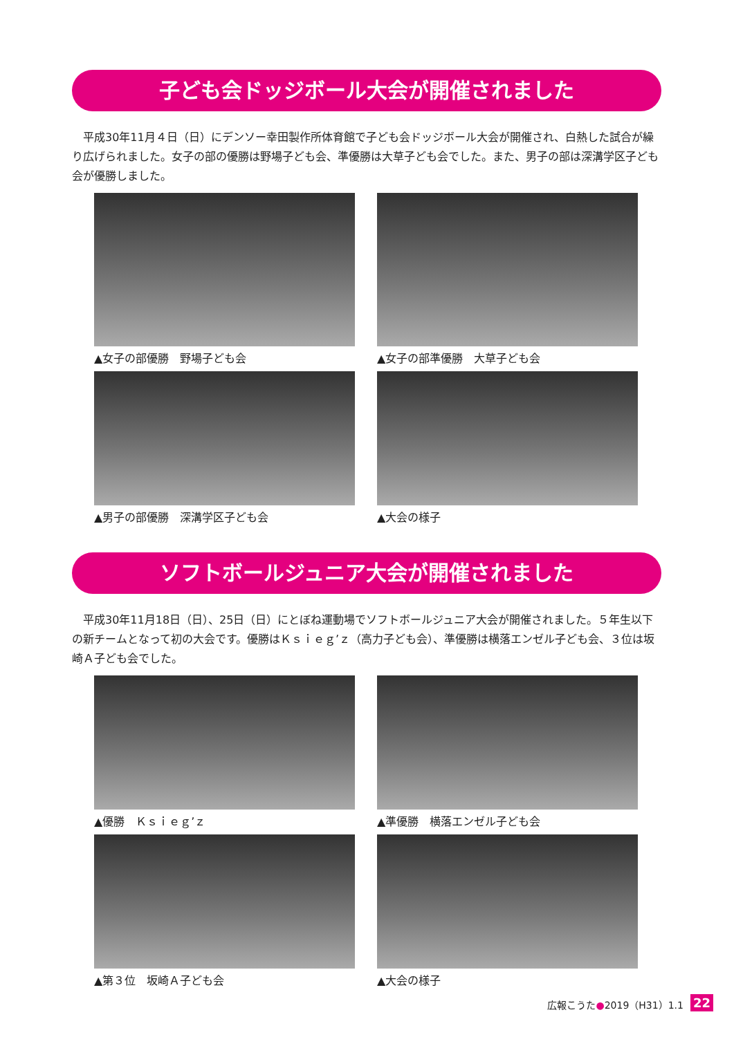子ども会ドッジボール大会が開催されました
　平成30年11月４日（日）にデンソー幸田製作所体育館で子ども会ドッジボール大会が開催され、白熱した試合が繰り広げられました。女子の部の優勝は野場子ども会、準優勝は大草子ども会でした。また、男子の部は深溝学区子ども会が優勝しました。
▲女子の部優勝　野場子ども会
▲女子の部準優勝　大草子ども会
▲男子の部優勝　深溝学区子ども会
▲大会の様子
ソフトボールジュニア大会が開催されました
　平成30年11月18日（日）、25日（日）にとぼね運動場でソフトボールジュニア大会が開催されました。５年生以下の新チームとなって初の大会です。優勝はＫｓｉｅｇ’ｚ（高力子ども会）、準優勝は横落エンゼル子ども会、３位は坂崎Ａ子ども会でした。
▲優勝　Ｋｓｉｅｇ’ｚ
▲準優勝　横落エンゼル子ども会
▲第３位　坂崎Ａ子ども会
▲大会の様子
広報こうた●2019（H31）1.1 22